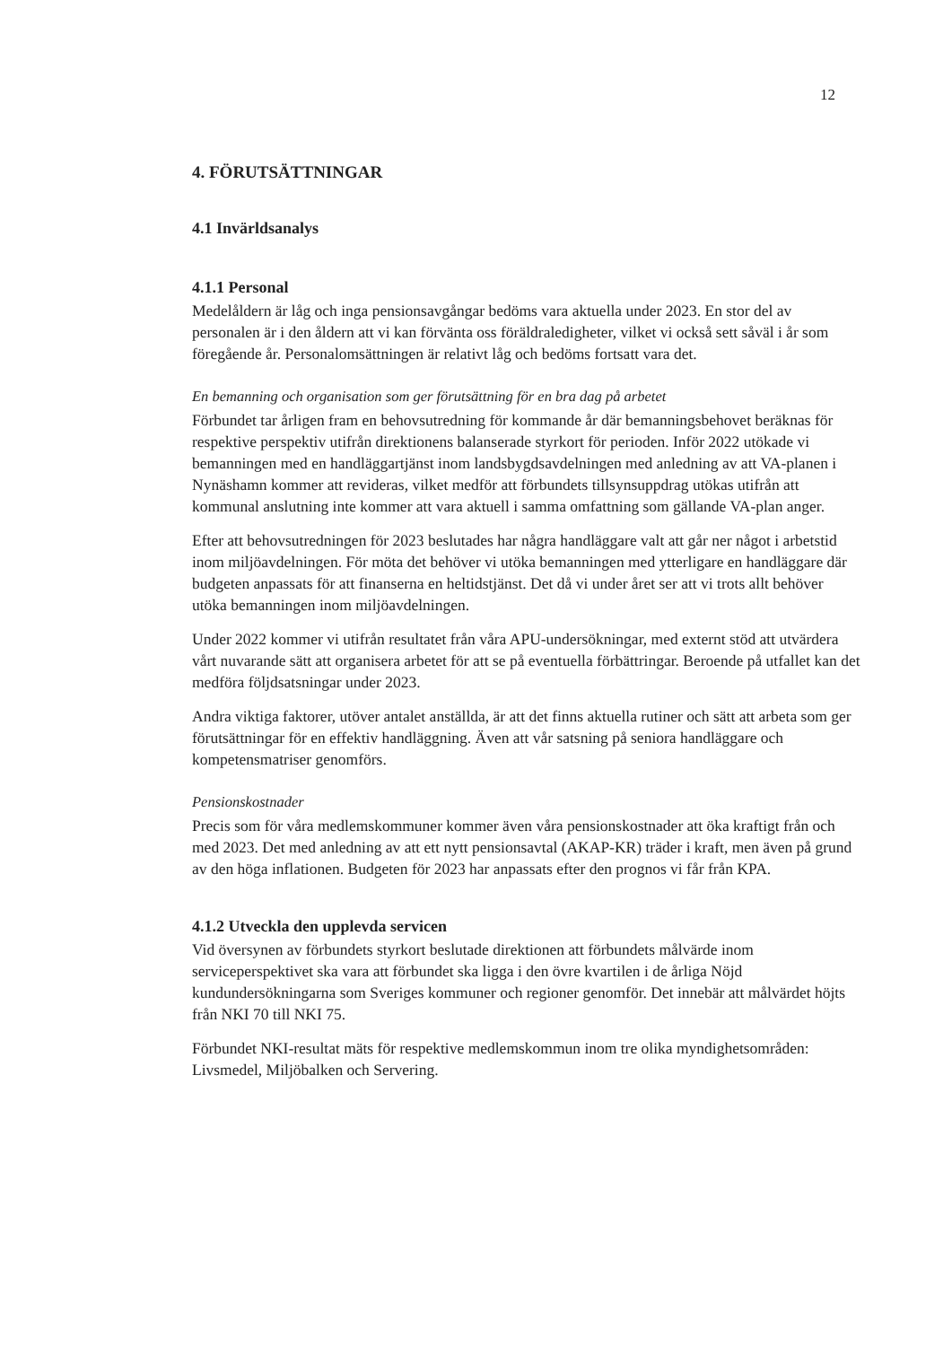12
4. FÖRUTSÄTTNINGAR
4.1 Invärldsanalys
4.1.1 Personal
Medelåldern är låg och inga pensionsavgångar bedöms vara aktuella under 2023. En stor del av personalen är i den åldern att vi kan förvänta oss föräldraledigheter, vilket vi också sett såväl i år som föregående år. Personalomsättningen är relativt låg och bedöms fortsatt vara det.
En bemanning och organisation som ger förutsättning för en bra dag på arbetet
Förbundet tar årligen fram en behovsutredning för kommande år där bemanningsbehovet beräknas för respektive perspektiv utifrån direktionens balanserade styrkort för perioden. Inför 2022 utökade vi bemanningen med en handläggartjänst inom landsbygdsavdelningen med anledning av att VA-planen i Nynäshamn kommer att revideras, vilket medför att förbundets tillsynsuppdrag utökas utifrån att kommunal anslutning inte kommer att vara aktuell i samma omfattning som gällande VA-plan anger.
Efter att behovsutredningen för 2023 beslutades har några handläggare valt att går ner något i arbetstid inom miljöavdelningen. För möta det behöver vi utöka bemanningen med ytterligare en handläggare där budgeten anpassats för att finanserna en heltidstjänst. Det då vi under året ser att vi trots allt behöver utöka bemanningen inom miljöavdelningen.
Under 2022 kommer vi utifrån resultatet från våra APU-undersökningar, med externt stöd att utvärdera vårt nuvarande sätt att organisera arbetet för att se på eventuella förbättringar. Beroende på utfallet kan det medföra följdsatsningar under 2023.
Andra viktiga faktorer, utöver antalet anställda, är att det finns aktuella rutiner och sätt att arbeta som ger förutsättningar för en effektiv handläggning. Även att vår satsning på seniora handläggare och kompetensmatriser genomförs.
Pensionskostnader
Precis som för våra medlemskommuner kommer även våra pensionskostnader att öka kraftigt från och med 2023. Det med anledning av att ett nytt pensionsavtal (AKAP-KR) träder i kraft, men även på grund av den höga inflationen. Budgeten för 2023 har anpassats efter den prognos vi får från KPA.
4.1.2 Utveckla den upplevda servicen
Vid översynen av förbundets styrkort beslutade direktionen att förbundets målvärde inom serviceperspektivet ska vara att förbundet ska ligga i den övre kvartilen i de årliga Nöjd kundundersökningarna som Sveriges kommuner och regioner genomför. Det innebär att målvärdet höjts från NKI 70 till NKI 75.
Förbundet NKI-resultat mäts för respektive medlemskommun inom tre olika myndighetsområden: Livsmedel, Miljöbalken och Servering.